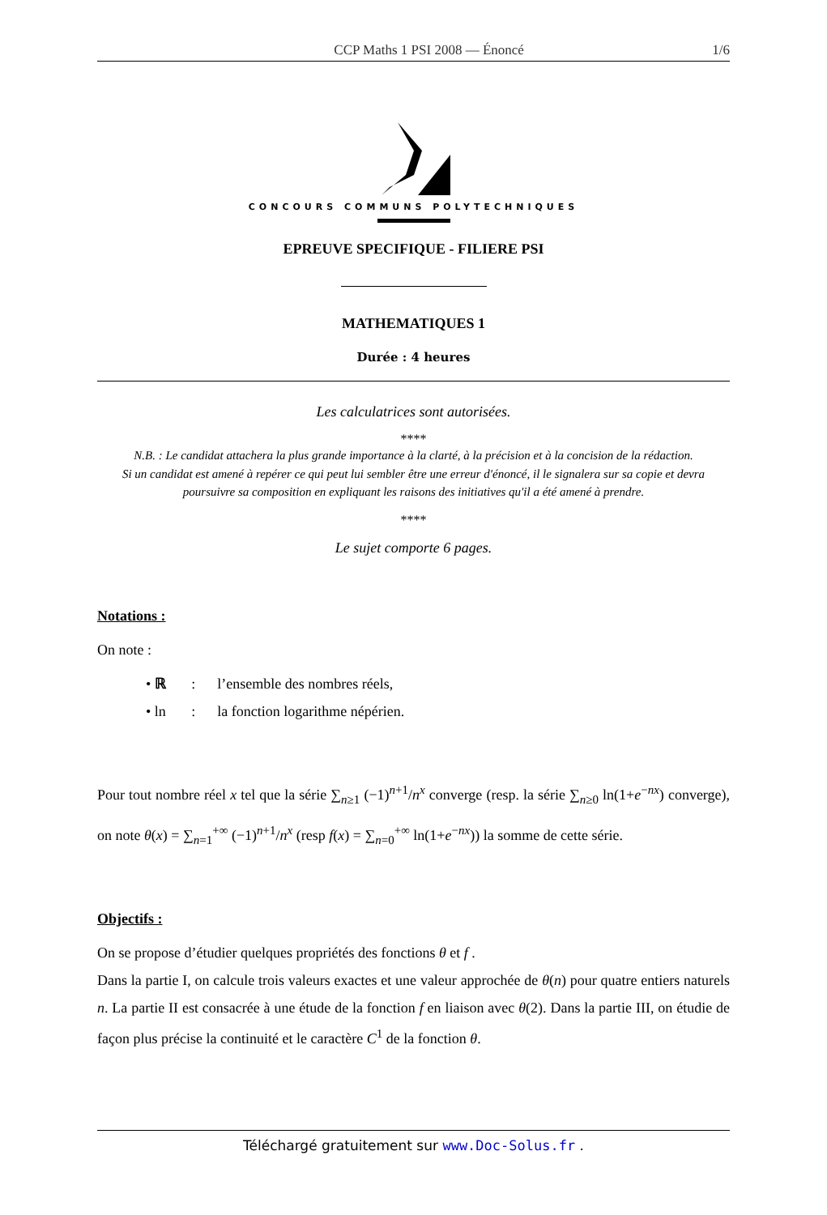CCP Maths 1 PSI 2008 — Énoncé 1/6
CONCOURS COMMUNS POLYTECHNIQUES
EPREUVE SPECIFIQUE - FILIERE PSI
MATHEMATIQUES 1
Durée : 4 heures
Les calculatrices sont autorisées.
****
N.B. : Le candidat attachera la plus grande importance à la clarté, à la précision et à la concision de la rédaction.
Si un candidat est amené à repérer ce qui peut lui sembler être une erreur d'énoncé, il le signalera sur sa copie et devra poursuivre sa composition en expliquant les raisons des initiatives qu'il a été amené à prendre.
****
Le sujet comporte 6 pages.
Notations :
On note :
• ℝ : l’ensemble des nombres réels,
• ln : la fonction logarithme népérien.
Pour tout nombre réel x tel que la série ∑<sub>n≥1</sub> (−1)<sup>n+1</sup>/n<sup>x</sup> converge (resp. la série ∑<sub>n≥0</sub> ln(1+e<sup>−nx</sup>) converge), on note θ(x) = ∑<sub>n=1</sub><sup>+∞</sup> (−1)<sup>n+1</sup>/n<sup>x</sup> (resp f(x) = ∑<sub>n=0</sub><sup>+∞</sup> ln(1+e<sup>−nx</sup>)) la somme de cette série.
Objectifs :
On se propose d’étudier quelques propriétés des fonctions θ et f .
Dans la partie I, on calcule trois valeurs exactes et une valeur approchée de θ(n) pour quatre entiers naturels n. La partie II est consacrée à une étude de la fonction f en liaison avec θ(2). Dans la partie III, on étudie de façon plus précise la continuité et le caractère C<sup>1</sup> de la fonction θ.
Téléchargé gratuitement sur www.Doc-Solus.fr .